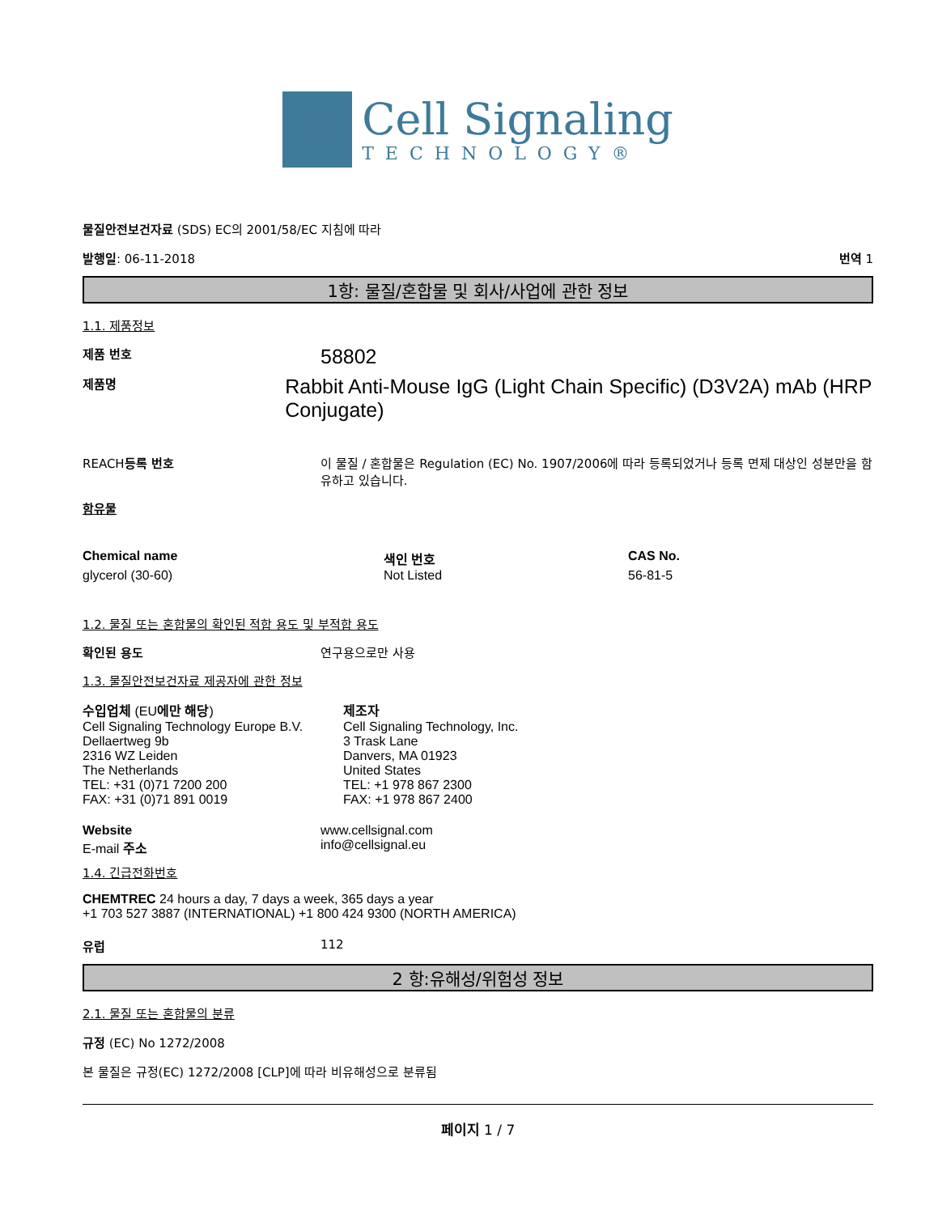Cell Signaling
TECHNOLOGY®
물질안전보건자료 (SDS) EC의 2001/58/EC 지침에 따라
발행일: 06-11-2018 번역 1
1항: 물질/혼합물 및 회사/사업에 관한 정보
1.1. 제품정보
제품 번호
58802
제품명
Rabbit Anti-Mouse IgG (Light Chain Specific) (D3V2A) mAb (HRP Conjugate)
REACH등록 번호 이 물질 / 혼합물은 Regulation (EC) No. 1907/2006에 따라 등록되었거나 등록 면제 대상인 성분만을 함유하고 있습니다.
함유물
| Chemical name | 색인 번호 | CAS No. |
| --- | --- | --- |
| glycerol (30-60) | Not Listed | 56-81-5 |
1.2. 물질 또는 혼합물의 확인된 적합 용도 및 부적합 용도
확인된 용도 연구용으로만 사용
1.3. 물질안전보건자료 제공자에 관한 정보
수입업체 (EU에만 해당)
Cell Signaling Technology Europe B.V.
Dellaertweg 9b
2316 WZ Leiden
The Netherlands
TEL: +31 (0)71 7200 200
FAX: +31 (0)71 891 0019
제조자
Cell Signaling Technology, Inc.
3 Trask Lane
Danvers, MA 01923
United States
TEL: +1 978 867 2300
FAX: +1 978 867 2400
Website
E-mail 주소
www.cellsignal.com
info@cellsignal.eu
1.4. 긴급전화번호
CHEMTREC 24 hours a day, 7 days a week, 365 days a year
+1 703 527 3887 (INTERNATIONAL) +1 800 424 9300 (NORTH AMERICA)
유럽 112
2 항:유해성/위험성 정보
2.1. 물질 또는 혼합물의 분류
규정 (EC) No 1272/2008
본 물질은 규정(EC) 1272/2008 [CLP]에 따라 비유해성으로 분류됨
페이지 1 / 7